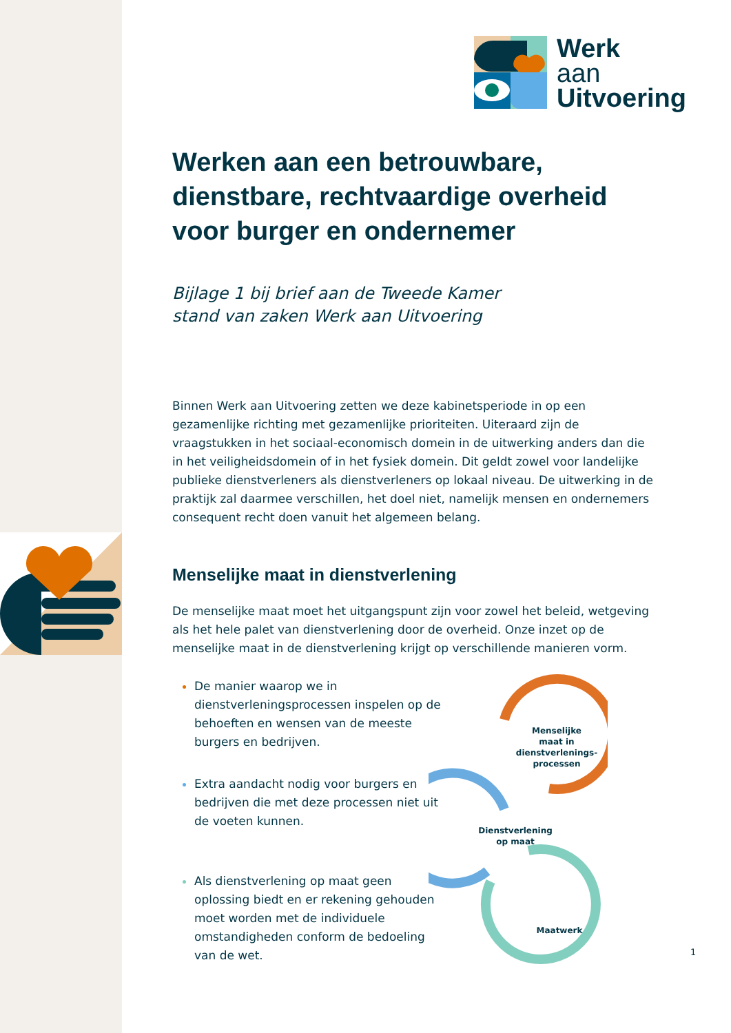Werk
aan
Uitvoering
Werken aan een betrouwbare, dienstbare, rechtvaardige overheid voor burger en ondernemer
Bijlage 1 bij brief aan de Tweede Kamer
stand van zaken Werk aan Uitvoering
Binnen Werk aan Uitvoering zetten we deze kabinetsperiode in op een gezamenlijke richting met gezamenlijke prioriteiten. Uiteraard zijn de vraagstukken in het sociaal-economisch domein in de uitwerking anders dan die in het veiligheidsdomein of in het fysiek domein. Dit geldt zowel voor landelijke publieke dienstverleners als dienstverleners op lokaal niveau. De uitwerking in de praktijk zal daarmee verschillen, het doel niet, namelijk mensen en ondernemers consequent recht doen vanuit het algemeen belang.
Menselijke maat in dienstverlening
De menselijke maat moet het uitgangspunt zijn voor zowel het beleid, wetgeving als het hele palet van dienstverlening door de overheid. Onze inzet op de menselijke maat in de dienstverlening krijgt op verschillende manieren vorm.
De manier waarop we in dienstverleningsprocessen inspelen op de behoeften en wensen van de meeste burgers en bedrijven.
Extra aandacht nodig voor burgers en bedrijven die met deze processen niet uit de voeten kunnen.
Als dienstverlening op maat geen oplossing biedt en er rekening gehouden moet worden met de individuele omstandigheden conform de bedoeling van de wet.
Menselijke
maat in
dienstverlenings-
processen
Dienstverlening
op maat
Maatwerk
1